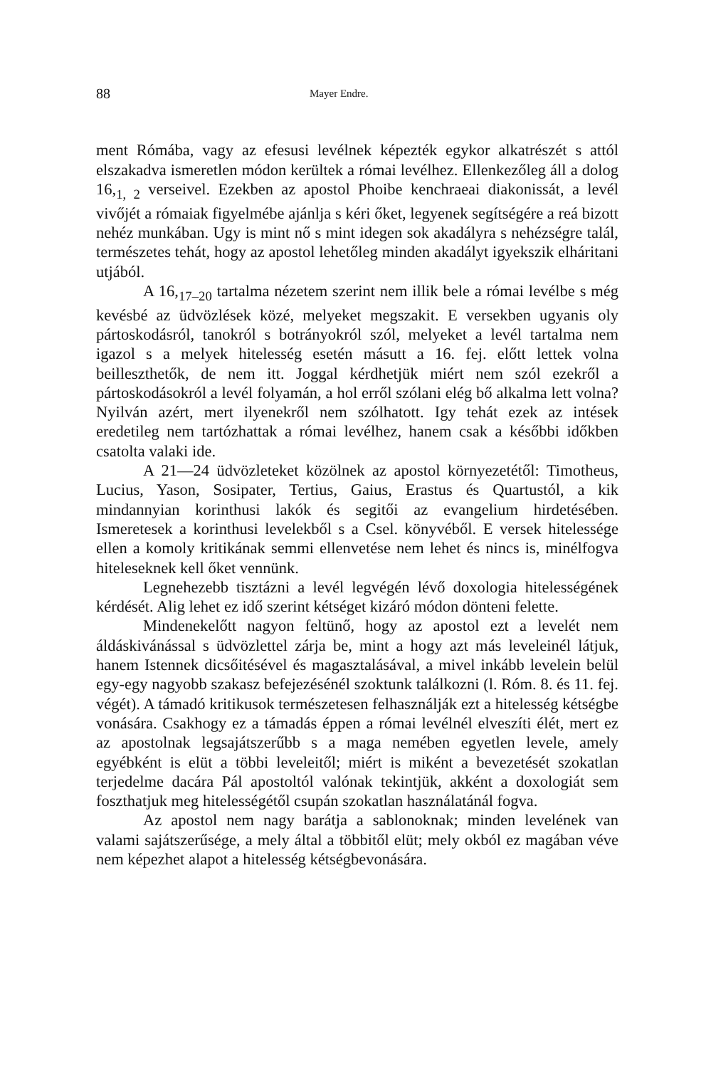88 Mayer Endre.
ment Rómába, vagy az efesusi levélnek képezték egykor alkatrészét s attól elszakadva ismeretlen módon kerültek a római levélhez. Ellenkezőleg áll a dolog 16,<sub>1, 2</sub> verseivel. Ezekben az apostol Phoibe kenchraeai diakonissát, a levél vivőjét a rómaiak figyelmébe ajánlja s kéri őket, legyenek segítségére a reá bizott nehéz munkában. Ugy is mint nő s mint idegen sok akadályra s nehézségre talál, természetes tehát, hogy az apostol lehetőleg minden akadályt igyekszik elháritani utjából.
A 16,<sub>17–20</sub> tartalma nézetem szerint nem illik bele a római levélbe s még kevésbé az üdvözlések közé, melyeket megszakit. E versekben ugyanis oly pártoskodásról, tanokról s botrányokról szól, melyeket a levél tartalma nem igazol s a melyek hitelesség esetén másutt a 16. fej. előtt lettek volna beilleszthetők, de nem itt. Joggal kérdhetjük miért nem szól ezekről a pártoskodásokról a levél folyamán, a hol erről szólani elég bő alkalma lett volna? Nyilván azért, mert ilyenekről nem szólhatott. Igy tehát ezek az intések eredetileg nem tartózhattak a római levélhez, hanem csak a későbbi időkben csatolta valaki ide.
A 21—24 üdvözleteket közölnek az apostol környezetétől: Timotheus, Lucius, Yason, Sosipater, Tertius, Gaius, Erastus és Quartustól, a kik mindannyian korinthusi lakók és segitői az evangelium hirdetésében. Ismeretesek a korinthusi levelekből s a Csel. könyvéből. E versek hitelessége ellen a komoly kritikának semmi ellenvetése nem lehet és nincs is, minélfogva hiteleseknek kell őket vennünk.
Legnehezebb tisztázni a levél legvégén lévő doxologia hitelességének kérdését. Alig lehet ez idő szerint kétséget kizáró módon dönteni felette.
Mindenekelőtt nagyon feltünő, hogy az apostol ezt a levelét nem áldáskivánással s üdvözlettel zárja be, mint a hogy azt más leveleinél látjuk, hanem Istennek dicsőitésével és magasztalásával, a mivel inkább levelein belül egy-egy nagyobb szakasz befejezésénél szoktunk találkozni (l. Róm. 8. és 11. fej. végét). A támadó kritikusok természetesen felhasználják ezt a hitelesség kétségbe vonására. Csakhogy ez a támadás éppen a római levélnél elveszíti élét, mert ez az apostolnak legsajátszerűbb s a maga nemében egyetlen levele, amely egyébként is elüt a többi leveleitől; miért is miként a bevezetését szokatlan terjedelme dacára Pál apostoltól valónak tekintjük, akként a doxologiát sem foszthatjuk meg hitelességétől csupán szokatlan használatánál fogva.
Az apostol nem nagy barátja a sablonoknak; minden levelének van valami sajátszerűsége, a mely által a többitől elüt; mely okból ez magában véve nem képezhet alapot a hitelesség kétségbevonására.